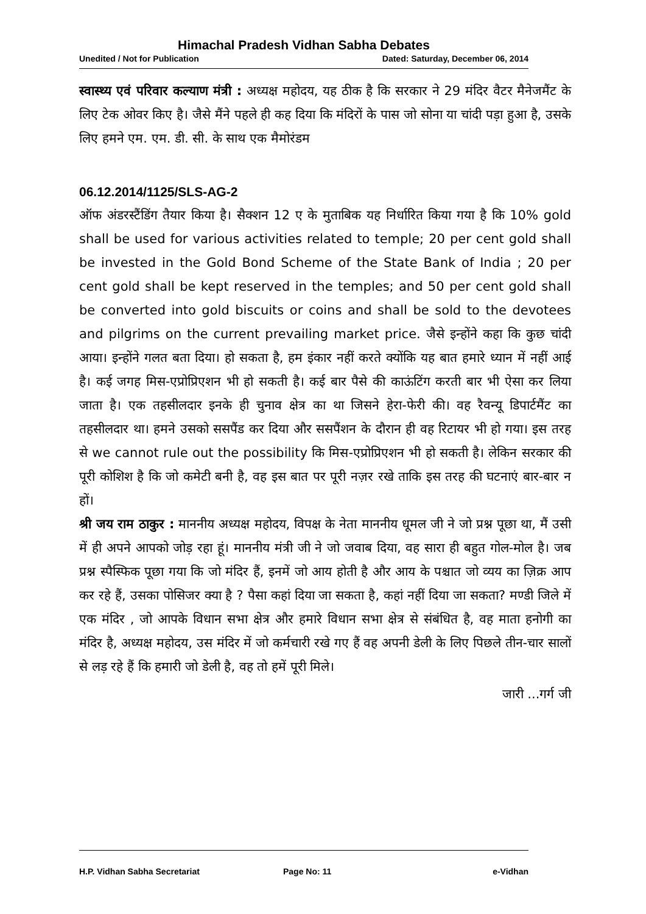Himachal Pradesh Vidhan Sabha Debates
Unedited / Not for Publication Dated: Saturday, December 06, 2014
स्वास्थ्य एवं परिवार कल्याण मंत्री : अध्यक्ष महोदय, यह ठीक है कि सरकार ने 29 मंदिर वैटर मैनेजमैंट के लिए टेक ओवर किए है। जैसे मैंने पहले ही कह दिया कि मंदिरों के पास जो सोना या चांदी पड़ा हुआ है, उसके लिए हमने एम. एम. डी. सी. के साथ एक मैमोरंडम
06.12.2014/1125/SLS-AG-2
ऑफ अंडरस्टैंडिंग तैयार किया है। सैक्शन 12 ए के मुताबिक यह निर्धारित किया गया है कि 10% gold shall be used for various activities related to temple; 20 per cent gold shall be invested in the Gold Bond Scheme of the State Bank of India ; 20 per cent gold shall be kept reserved in the temples; and 50 per cent gold shall be converted into gold biscuits or coins and shall be sold to the devotees and pilgrims on the current prevailing market price. जैसे इन्होंने कहा कि कुछ चांदी आया। इन्होंने गलत बता दिया। हो सकता है, हम इंकार नहीं करते क्योंकि यह बात हमारे ध्यान में नहीं आई है। कई जगह मिस-एप्रोप्रिएशन भी हो सकती है। कई बार पैसे की काऊंटिंग करती बार भी ऐसा कर लिया जाता है। एक तहसीलदार इनके ही चुनाव क्षेत्र का था जिसने हेरा-फेरी की। वह रैवन्यू डिपार्टमैंट का तहसीलदार था। हमने उसको ससपैंड कर दिया और ससपैंशन के दौरान ही वह रिटायर भी हो गया। इस तरह से we cannot rule out the possibility कि मिस-एप्रोप्रिएशन भी हो सकती है। लेकिन सरकार की पूरी कोशिश है कि जो कमेटी बनी है, वह इस बात पर पूरी नज़र रखे ताकि इस तरह की घटनाएं बार-बार न हों।
श्री जय राम ठाकुर : माननीय अध्यक्ष महोदय, विपक्ष के नेता माननीय धूमल जी ने जो प्रश्न पूछा था, मैं उसी में ही अपने आपको जोड़ रहा हूं। माननीय मंत्री जी ने जो जवाब दिया, वह सारा ही बहुत गोल-मोल है। जब प्रश्न स्पैस्फिक पूछा गया कि जो मंदिर हैं, इनमें जो आय होती है और आय के पश्चात जो व्यय का ज़िक्र आप कर रहे हैं, उसका पोसिजर क्या है ? पैसा कहां दिया जा सकता है, कहां नहीं दिया जा सकता? मण्डी जिले में एक मंदिर , जो आपके विधान सभा क्षेत्र और हमारे विधान सभा क्षेत्र से संबंधित है, वह माता हनोगी का मंदिर है, अध्यक्ष महोदय, उस मंदिर में जो कर्मचारी रखे गए हैं वह अपनी डेली के लिए पिछले तीन-चार सालों से लड़ रहे हैं कि हमारी जो डेली है, वह तो हमें पूरी मिले।
जारी ...गर्ग जी
H.P. Vidhan Sabha Secretariat Page No: 11 e-Vidhan